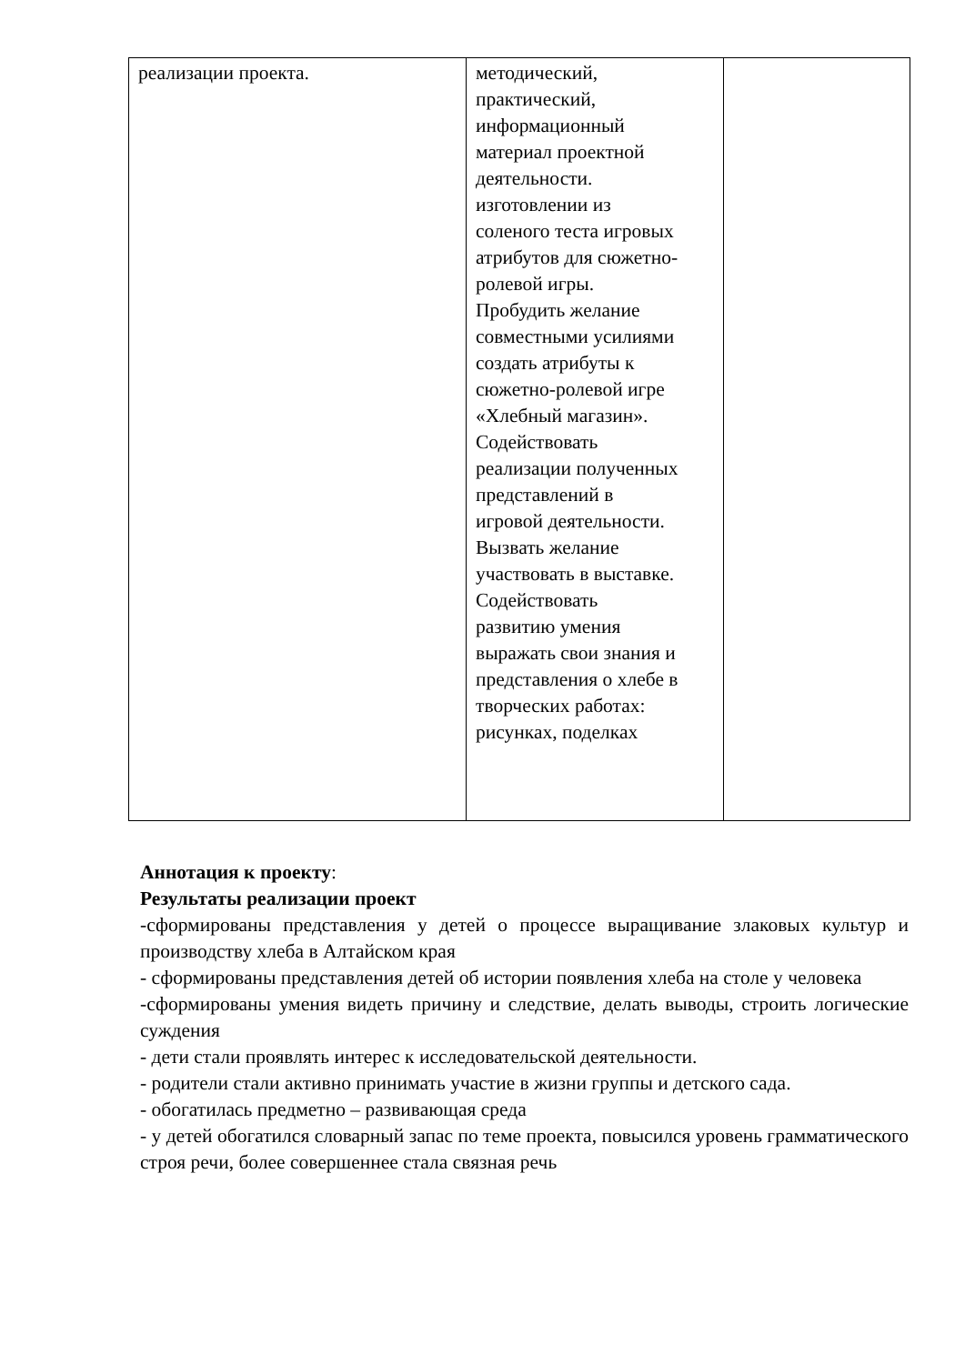| реализации проекта. | методический, практический, информационный материал проектной деятельности. изготовлении из соленого теста игровых атрибутов для сюжетно- ролевой игры. Пробудить желание совместными усилиями создать атрибуты к сюжетно-ролевой игре «Хлебный магазин». Содействовать реализации полученных представлений в игровой деятельности. Вызвать желание участвовать в выставке. Содействовать развитию умения выражать свои знания и представления о хлебе в творческих работах: рисунках, поделках | |
Аннотация к проекту:
Результаты реализации проект
-сформированы представления у детей о процессе выращивание злаковых культур и производству хлеба в Алтайском края
- сформированы представления детей об истории появления хлеба на столе у человека
-сформированы умения видеть причину и следствие, делать выводы, строить логические суждения
- дети стали проявлять интерес к исследовательской деятельности.
- родители стали активно принимать участие в жизни группы и детского сада.
- обогатилась предметно – развивающая среда
- у детей обогатился словарный запас по теме проекта, повысился уровень грамматического строя речи, более совершеннее стала связная речь